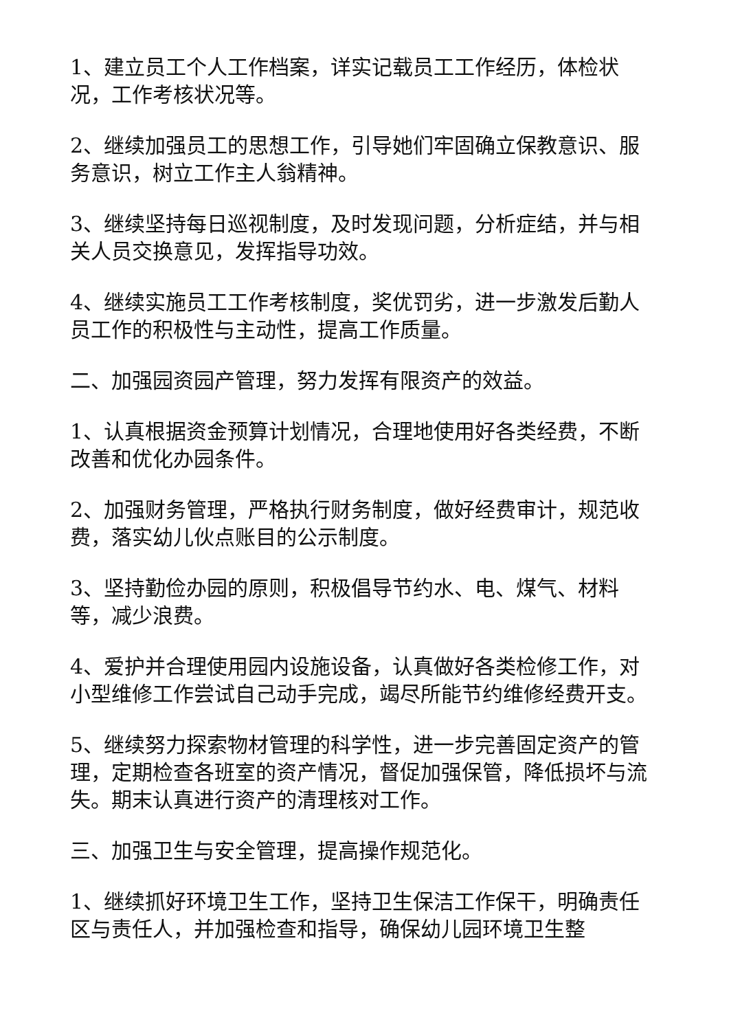1、建立员工个人工作档案，详实记载员工工作经历，体检状况，工作考核状况等。
2、继续加强员工的思想工作，引导她们牢固确立保教意识、服务意识，树立工作主人翁精神。
3、继续坚持每日巡视制度，及时发现问题，分析症结，并与相关人员交换意见，发挥指导功效。
4、继续实施员工工作考核制度，奖优罚劣，进一步激发后勤人员工作的积极性与主动性，提高工作质量。
二、加强园资园产管理，努力发挥有限资产的效益。
1、认真根据资金预算计划情况，合理地使用好各类经费，不断改善和优化办园条件。
2、加强财务管理，严格执行财务制度，做好经费审计，规范收费，落实幼儿伙点账目的公示制度。
3、坚持勤俭办园的原则，积极倡导节约水、电、煤气、材料等，减少浪费。
4、爱护并合理使用园内设施设备，认真做好各类检修工作，对小型维修工作尝试自己动手完成，竭尽所能节约维修经费开支。
5、继续努力探索物材管理的科学性，进一步完善固定资产的管理，定期检查各班室的资产情况，督促加强保管，降低损坏与流失。期末认真进行资产的清理核对工作。
三、加强卫生与安全管理，提高操作规范化。
1、继续抓好环境卫生工作，坚持卫生保洁工作保干，明确责任区与责任人，并加强检查和指导，确保幼儿园环境卫生整